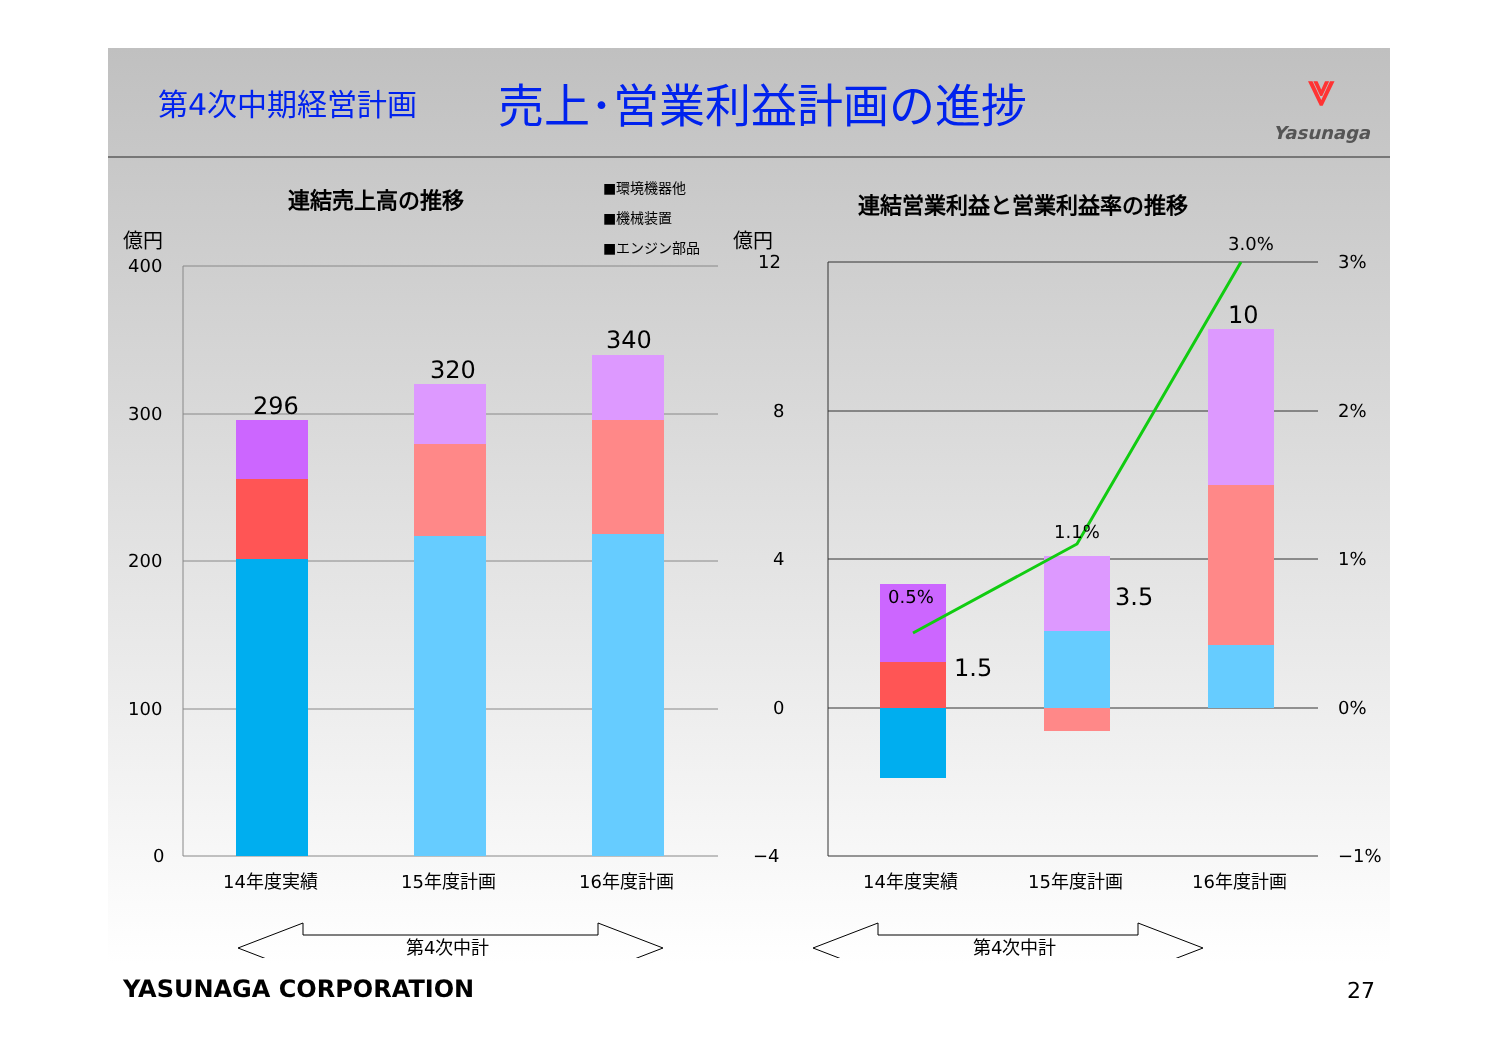第4次中期経営計画
売上･営業利益計画の進捗
⩔
Yasunaga
連結売上高の推移
億円
■環境機器他
■機械装置
■エンジン部品
400
300
200
100
0
296
320
340
14年度実績
15年度計画
16年度計画
第4次中計
連結営業利益と営業利益率の推移
億円
12
8
4
0
−4
3%
2%
1%
0%
−1%
0.5%
1.5
1.1%
3.5
3.0%
10
14年度実績
15年度計画
16年度計画
第4次中計
YASUNAGA CORPORATION 27